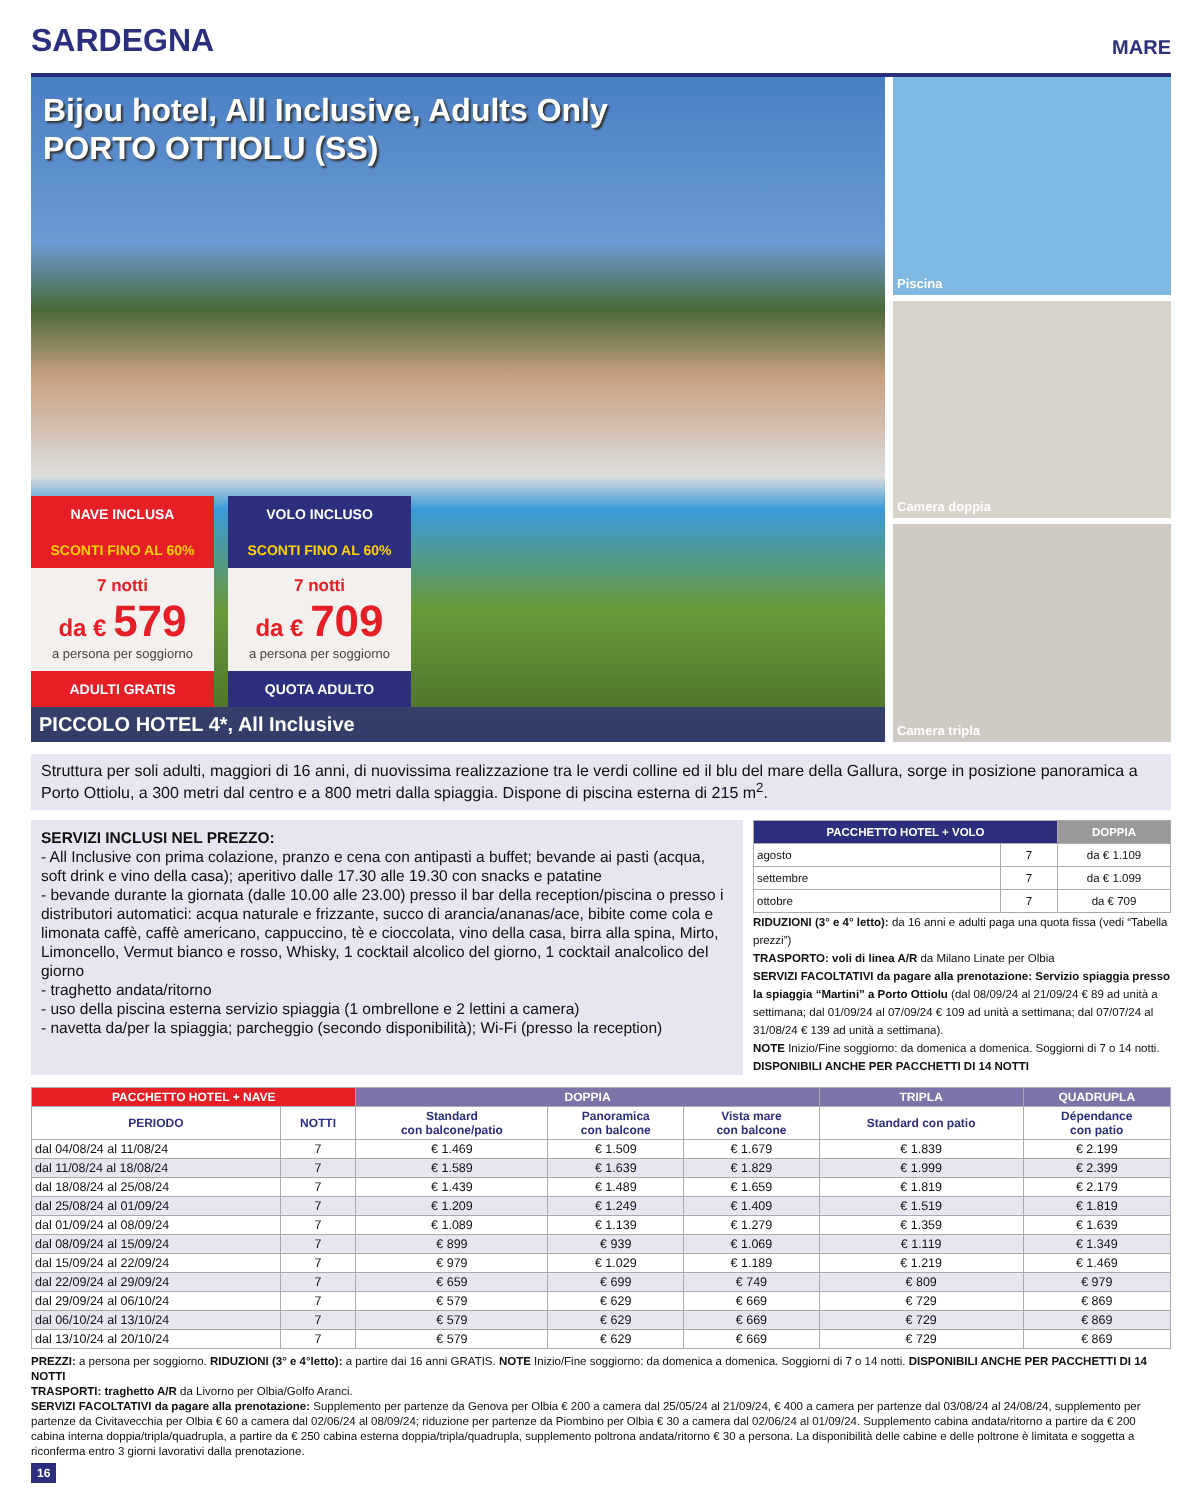SARDEGNA
MARE
Bijou hotel, All Inclusive, Adults Only
PORTO OTTIOLU (SS)
NAVE INCLUSA
SCONTI FINO AL 60%
7 notti
da € 579
a persona per soggiorno
ADULTI GRATIS
VOLO INCLUSO
SCONTI FINO AL 60%
7 notti
da € 709
a persona per soggiorno
QUOTA ADULTO
PICCOLO HOTEL 4*, All Inclusive
Piscina
Camera doppia
Camera tripla
Struttura per soli adulti, maggiori di 16 anni, di nuovissima realizzazione tra le verdi colline ed il blu del mare della Gallura, sorge in posizione panoramica a Porto Ottiolu, a 300 metri dal centro e a 800 metri dalla spiaggia. Dispone di piscina esterna di 215 m<sup>2</sup>.
SERVIZI INCLUSI NEL PREZZO:
- All Inclusive con prima colazione, pranzo e cena con antipasti a buffet; bevande ai pasti (acqua, soft drink e vino della casa); aperitivo dalle 17.30 alle 19.30 con snacks e patatine
- bevande durante la giornata (dalle 10.00 alle 23.00) presso il bar della reception/piscina o presso i distributori automatici: acqua naturale e frizzante, succo di arancia/ananas/ace, bibite come cola e limonata caffè, caffè americano, cappuccino, tè e cioccolata, vino della casa, birra alla spina, Mirto, Limoncello, Vermut bianco e rosso, Whisky, 1 cocktail alcolico del giorno, 1 cocktail analcolico del giorno
- traghetto andata/ritorno
- uso della piscina esterna servizio spiaggia (1 ombrellone e 2 lettini a camera)
- navetta da/per la spiaggia; parcheggio (secondo disponibilità); Wi-Fi (presso la reception)
| PACCHETTO HOTEL + VOLO | | DOPPIA |
| --- | --- | --- |
| agosto | 7 | da € 1.109 |
| settembre | 7 | da € 1.099 |
| ottobre | 7 | da € 709 |
RIDUZIONI (3° e 4° letto): da 16 anni e adulti paga una quota fissa (vedi “Tabella prezzi”)
TRASPORTO: voli di linea A/R da Milano Linate per Olbia
SERVIZI FACOLTATIVI da pagare alla prenotazione: Servizio spiaggia presso la spiaggia “Martini” a Porto Ottiolu (dal 08/09/24 al 21/09/24 € 89 ad unità a settimana; dal 01/09/24 al 07/09/24 € 109 ad unità a settimana; dal 07/07/24 al 31/08/24 € 139 ad unità a settimana).
NOTE Inizio/Fine soggiorno: da domenica a domenica. Soggiorni di 7 o 14 notti.
DISPONIBILI ANCHE PER PACCHETTI DI 14 NOTTI
| PACCHETTO HOTEL + NAVE | | DOPPIA | | | TRIPLA | QUADRUPLA |
| --- | --- | --- | --- | --- | --- | --- |
| PERIODO | NOTTI | Standard con balcone/patio | Panoramica con balcone | Vista mare con balcone | Standard con patio | Dépendance con patio |
| dal 04/08/24 al 11/08/24 | 7 | € 1.469 | € 1.509 | € 1.679 | € 1.839 | € 2.199 |
| dal 11/08/24 al 18/08/24 | 7 | € 1.589 | € 1.639 | € 1.829 | € 1.999 | € 2.399 |
| dal 18/08/24 al 25/08/24 | 7 | € 1.439 | € 1.489 | € 1.659 | € 1.819 | € 2.179 |
| dal 25/08/24 al 01/09/24 | 7 | € 1.209 | € 1.249 | € 1.409 | € 1.519 | € 1.819 |
| dal 01/09/24 al 08/09/24 | 7 | € 1.089 | € 1.139 | € 1.279 | € 1.359 | € 1.639 |
| dal 08/09/24 al 15/09/24 | 7 | € 899 | € 939 | € 1.069 | € 1.119 | € 1.349 |
| dal 15/09/24 al 22/09/24 | 7 | € 979 | € 1.029 | € 1.189 | € 1.219 | € 1.469 |
| dal 22/09/24 al 29/09/24 | 7 | € 659 | € 699 | € 749 | € 809 | € 979 |
| dal 29/09/24 al 06/10/24 | 7 | € 579 | € 629 | € 669 | € 729 | € 869 |
| dal 06/10/24 al 13/10/24 | 7 | € 579 | € 629 | € 669 | € 729 | € 869 |
| dal 13/10/24 al 20/10/24 | 7 | € 579 | € 629 | € 669 | € 729 | € 869 |
PREZZI: a persona per soggiorno. RIDUZIONI (3° e 4°letto): a partire dai 16 anni GRATIS. NOTE Inizio/Fine soggiorno: da domenica a domenica. Soggiorni di 7 o 14 notti. DISPONIBILI ANCHE PER PACCHETTI DI 14 NOTTI
TRASPORTI: traghetto A/R da Livorno per Olbia/Golfo Aranci.
SERVIZI FACOLTATIVI da pagare alla prenotazione: Supplemento per partenze da Genova per Olbia € 200 a camera dal 25/05/24 al 21/09/24, € 400 a camera per partenze dal 03/08/24 al 24/08/24, supplemento per partenze da Civitavecchia per Olbia € 60 a camera dal 02/06/24 al 08/09/24; riduzione per partenze da Piombino per Olbia € 30 a camera dal 02/06/24 al 01/09/24. Supplemento cabina andata/ritorno a partire da € 200 cabina interna doppia/tripla/quadrupla, a partire da € 250 cabina esterna doppia/tripla/quadrupla, supplemento poltrona andata/ritorno € 30 a persona. La disponibilità delle cabine e delle poltrone è limitata e soggetta a riconferma entro 3 giorni lavorativi dalla prenotazione.
16